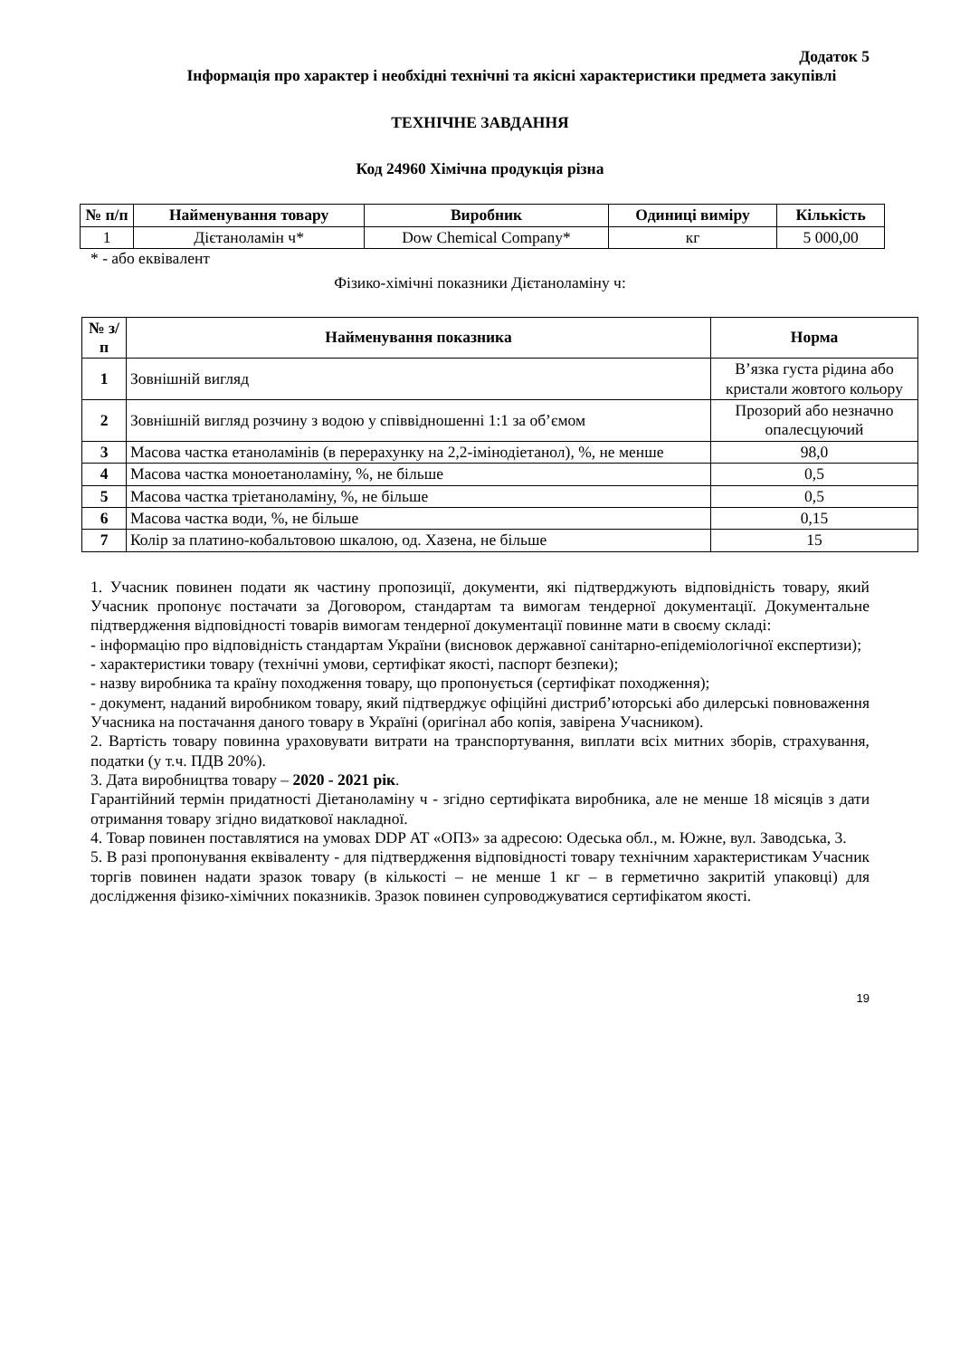Додаток 5
Інформація про характер і необхідні технічні та якісні характеристики предмета закупівлі
ТЕХНІЧНЕ ЗАВДАННЯ
Код 24960 Хімічна продукція різна
| № п/п | Найменування товару | Виробник | Одиниці виміру | Кількість |
| --- | --- | --- | --- | --- |
| 1 | Дієтаноламін ч* | Dow Chemical Company* | кг | 5 000,00 |
* - або еквівалент
Фізико-хімічні показники Дієтаноламіну ч:
| № з/п | Найменування показника | Норма |
| --- | --- | --- |
| 1 | Зовнішній вигляд | В’язка густа рідина або кристали жовтого кольору |
| 2 | Зовнішній вигляд розчину з водою у співвідношенні 1:1 за об’ємом | Прозорий або незначно опалесцуючий |
| 3 | Масова частка етаноламінів (в перерахунку на 2,2-імінодіетанол), %, не менше | 98,0 |
| 4 | Масова частка моноетаноламіну, %, не більше | 0,5 |
| 5 | Масова частка тріетаноламіну, %, не більше | 0,5 |
| 6 | Масова частка води, %, не більше | 0,15 |
| 7 | Колір за платино-кобальтовою шкалою, од. Хазена, не більше | 15 |
1. Учасник повинен подати як частину пропозиції, документи, які підтверджують відповідність товару, який Учасник пропонує постачати за Договором, стандартам та вимогам тендерної документації. Документальне підтвердження відповідності товарів вимогам тендерної документації повинне мати в своєму складі:
- інформацію про відповідність стандартам України (висновок державної санітарно-епідеміологічної експертизи);
- характеристики товару (технічні умови, сертифікат якості, паспорт безпеки);
- назву виробника та країну походження товару, що пропонується (сертифікат походження);
- документ, наданий виробником товару, який підтверджує офіційні дистриб’юторські або дилерські повноваження Учасника на постачання даного товару в Україні (оригінал або копія, завірена Учасником).
2. Вартість товару повинна ураховувати витрати на транспортування, виплати всіх митних зборів, страхування, податки (у т.ч. ПДВ 20%).
3. Дата виробництва товару – 2020 - 2021 рік.
Гарантійний термін придатності Діетаноламіну ч - згідно сертифіката виробника, але не менше 18 місяців з дати отримання товару згідно видаткової накладної.
4. Товар повинен поставлятися на умовах DDP АТ «ОПЗ» за адресою: Одеська обл., м. Южне, вул. Заводська, 3.
5. В разі пропонування еквіваленту - для підтвердження відповідності товару технічним характеристикам Учасник торгів повинен надати зразок товару (в кількості – не менше 1 кг – в герметично закритій упаковці) для дослідження фізико-хімічних показників. Зразок повинен супроводжуватися сертифікатом якості.
19